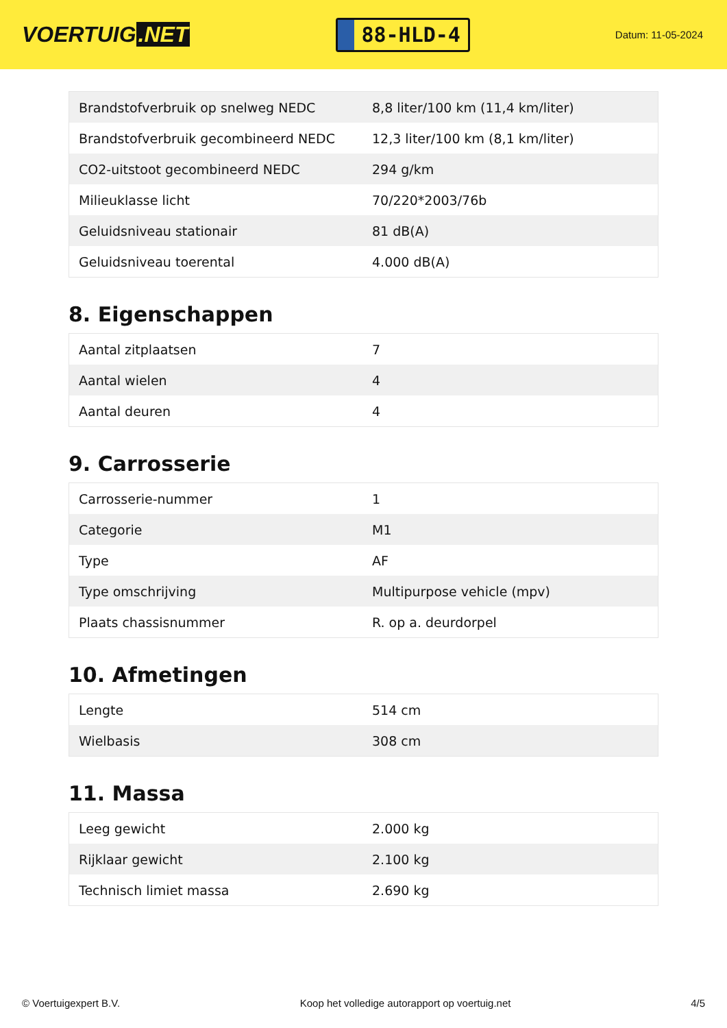VOERTUIG.NET
88-HLD-4
Datum: 11-05-2024
| Brandstofverbruik op snelweg NEDC | 8,8 liter/100 km (11,4 km/liter) |
| Brandstofverbruik gecombineerd NEDC | 12,3 liter/100 km (8,1 km/liter) |
| CO2-uitstoot gecombineerd NEDC | 294 g/km |
| Milieuklasse licht | 70/220*2003/76b |
| Geluidsniveau stationair | 81 dB(A) |
| Geluidsniveau toerental | 4.000 dB(A) |
8. Eigenschappen
| Aantal zitplaatsen | 7 |
| Aantal wielen | 4 |
| Aantal deuren | 4 |
9. Carrosserie
| Carrosserie-nummer | 1 |
| Categorie | M1 |
| Type | AF |
| Type omschrijving | Multipurpose vehicle (mpv) |
| Plaats chassisnummer | R. op a. deurdorpel |
10. Afmetingen
| Lengte | 514 cm |
| Wielbasis | 308 cm |
11. Massa
| Leeg gewicht | 2.000 kg |
| Rijklaar gewicht | 2.100 kg |
| Technisch limiet massa | 2.690 kg |
© Voertuigexpert B.V. Koop het volledige autorapport op voertuig.net 4/5